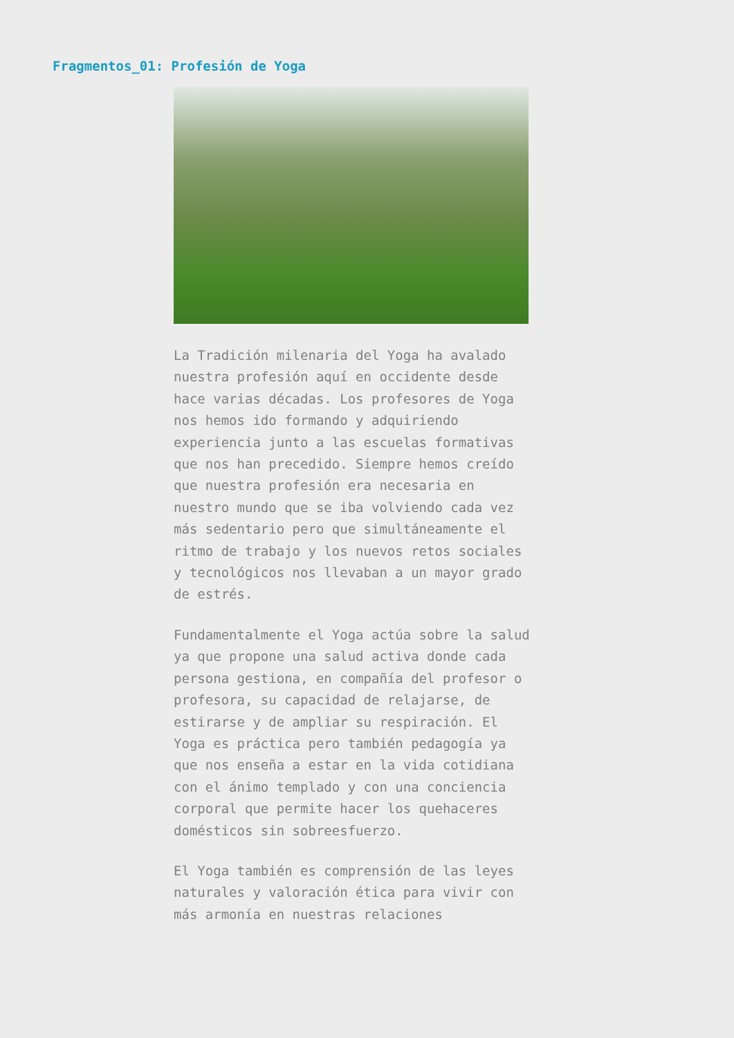Fragmentos_01: Profesión de Yoga
La Tradición milenaria del Yoga ha avalado nuestra profesión aquí en occidente desde hace varias décadas. Los profesores de Yoga nos hemos ido formando y adquiriendo experiencia junto a las escuelas formativas que nos han precedido. Siempre hemos creído que nuestra profesión era necesaria en nuestro mundo que se iba volviendo cada vez más sedentario pero que simultáneamente el ritmo de trabajo y los nuevos retos sociales y tecnológicos nos llevaban a un mayor grado de estrés.
Fundamentalmente el Yoga actúa sobre la salud ya que propone una salud activa donde cada persona gestiona, en compañía del profesor o profesora, su capacidad de relajarse, de estirarse y de ampliar su respiración. El Yoga es práctica pero también pedagogía ya que nos enseña a estar en la vida cotidiana con el ánimo templado y con una conciencia corporal que permite hacer los quehaceres domésticos sin sobreesfuerzo.
El Yoga también es comprensión de las leyes naturales y valoración ética para vivir con más armonía en nuestras relaciones